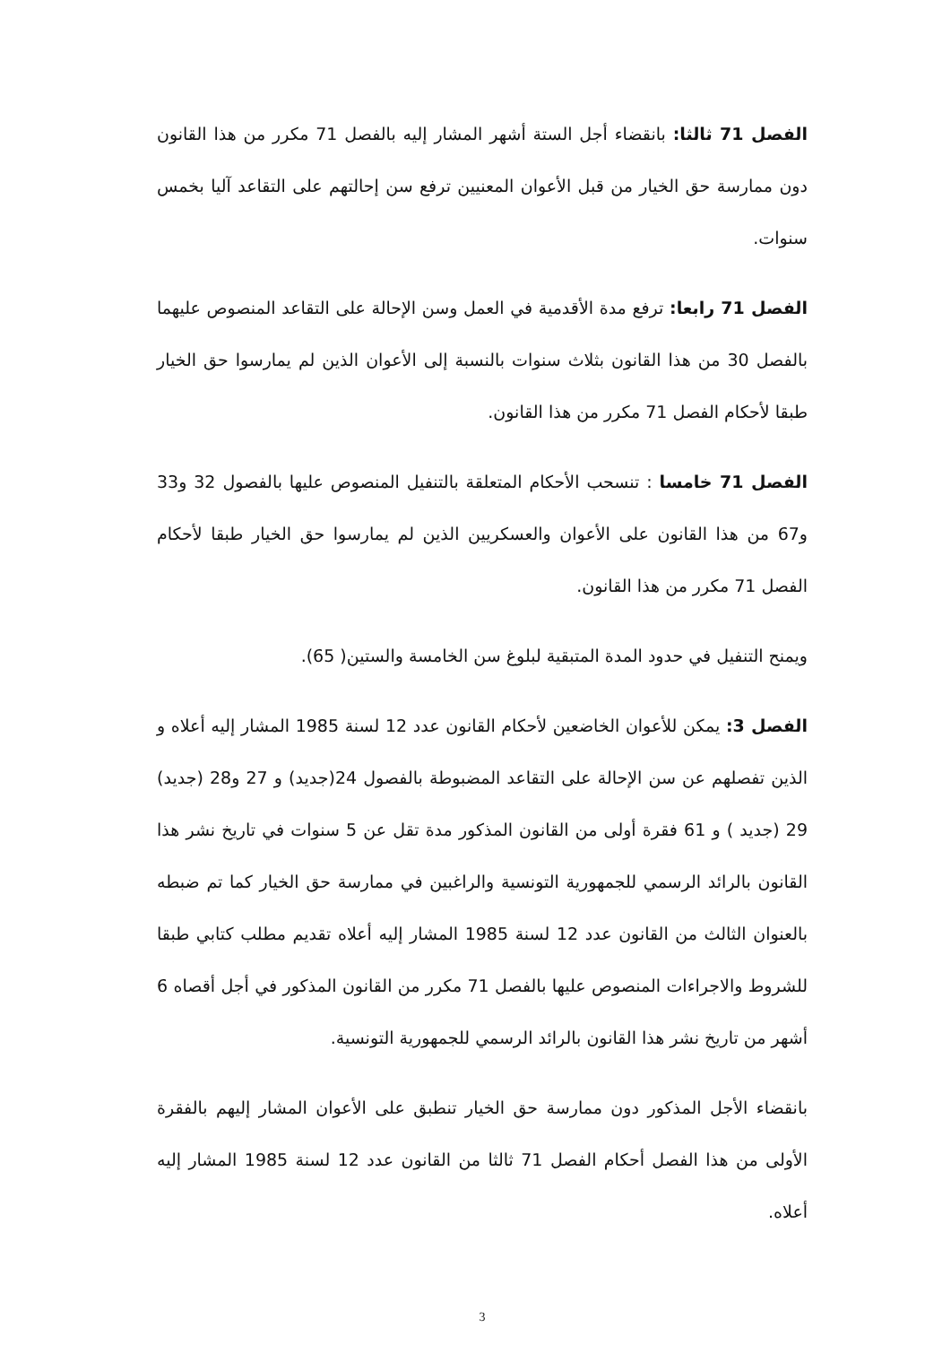الفصل 71 ثالثا: بانقضاء أجل الستة أشهر المشار إليه بالفصل 71 مكرر من هذا القانون دون ممارسة حق الخيار من قبل الأعوان المعنيين ترفع سن إحالتهم على التقاعد آليا بخمس سنوات.
الفصل 71 رابعا: ترفع مدة الأقدمية في العمل وسن الإحالة على التقاعد المنصوص عليهما بالفصل 30 من هذا القانون بثلاث سنوات بالنسبة إلى الأعوان الذين لم يمارسوا حق الخيار طبقا لأحكام الفصل 71 مكرر من هذا القانون.
الفصل 71 خامسا : تنسحب الأحكام المتعلقة بالتنفيل المنصوص عليها بالفصول 32 و33 و67 من هذا القانون على الأعوان والعسكريين الذين لم يمارسوا حق الخيار طبقا لأحكام الفصل 71 مكرر من هذا القانون.
ويمنح التنفيل في حدود المدة المتبقية لبلوغ سن الخامسة والستين( 65).
الفصل 3: يمكن للأعوان الخاضعين لأحكام القانون عدد 12 لسنة 1985 المشار إليه أعلاه و الذين تفصلهم عن سن الإحالة على التقاعد المضبوطة بالفصول 24(جديد) و 27 و28 (جديد) 29 (جديد ) و 61 فقرة أولى من القانون المذكور مدة تقل عن 5 سنوات في تاريخ نشر هذا القانون بالرائد الرسمي للجمهورية التونسية والراغبين في ممارسة حق الخيار كما تم ضبطه بالعنوان الثالث من القانون عدد 12 لسنة 1985 المشار إليه أعلاه تقديم مطلب كتابي طبقا للشروط والاجراءات المنصوص عليها بالفصل 71 مكرر من القانون المذكور في أجل أقصاه 6 أشهر من تاريخ نشر هذا القانون بالرائد الرسمي للجمهورية التونسية.
بانقضاء الأجل المذكور دون ممارسة حق الخيار تنطبق على الأعوان المشار إليهم بالفقرة الأولى من هذا الفصل أحكام الفصل 71 ثالثا من القانون عدد 12 لسنة 1985 المشار إليه أعلاه.
3